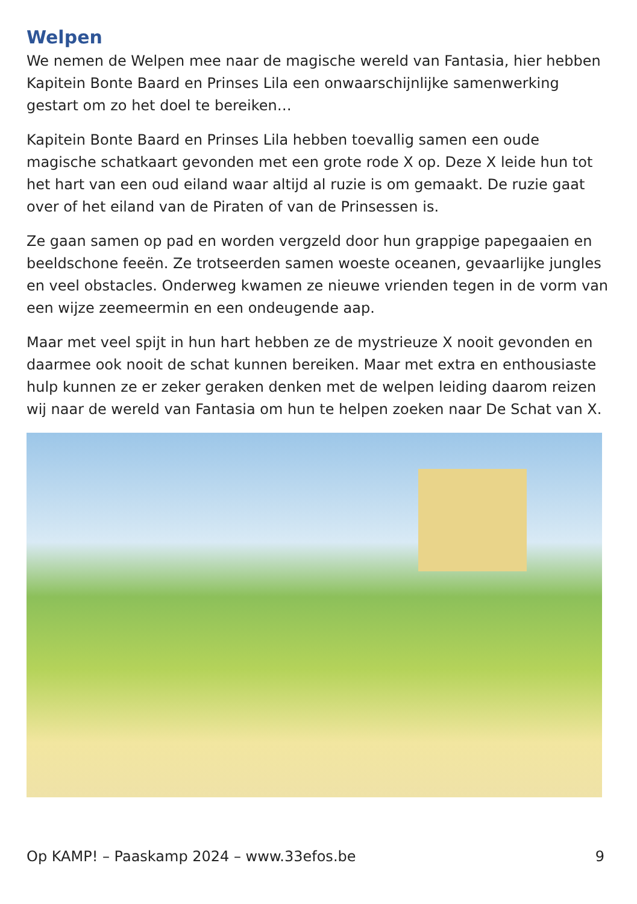Welpen
We nemen de Welpen mee naar de magische wereld van Fantasia, hier hebben Kapitein Bonte Baard en Prinses Lila een onwaarschijnlijke samenwerking gestart om zo het doel te bereiken…
Kapitein Bonte Baard en Prinses Lila hebben toevallig samen een oude magische schatkaart gevonden met een grote rode X op. Deze X leide hun tot het hart van een oud eiland waar altijd al ruzie is om gemaakt. De ruzie gaat over of het eiland van de Piraten of van de Prinsessen is.
Ze gaan samen op pad en worden vergzeld door hun grappige papegaaien en beeldschone feeën. Ze trotseerden samen woeste oceanen, gevaarlijke jungles en veel obstacles. Onderweg kwamen ze nieuwe vrienden tegen in de vorm van een wijze zeemeermin en een ondeugende aap.
Maar met veel spijt in hun hart hebben ze de mystrieuze X nooit gevonden en daarmee ook nooit de schat kunnen bereiken. Maar met extra en enthousiaste hulp kunnen ze er zeker geraken denken met de welpen leiding daarom reizen wij naar de wereld van Fantasia om hun te helpen zoeken naar De Schat van X.
Op KAMP! – Paaskamp 2024 – www.33efos.be 9